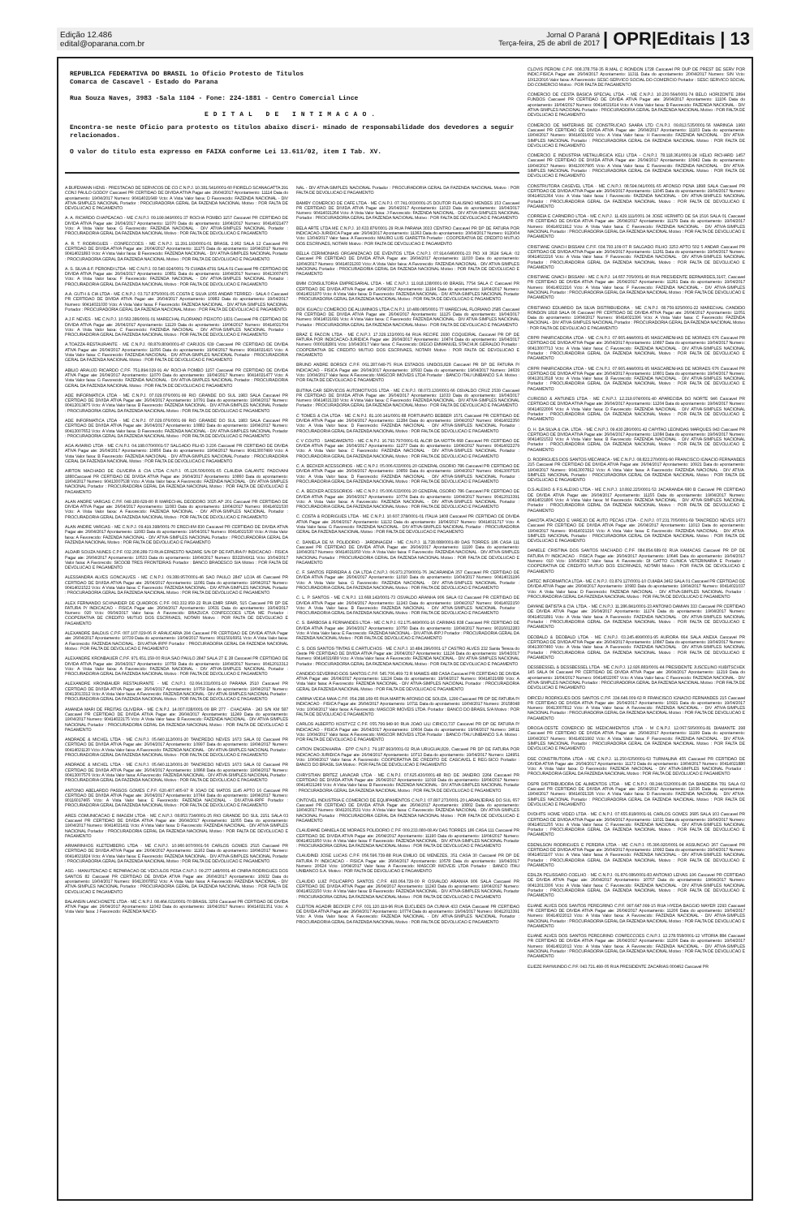Edição 12.486
edital@oparana.com.br
Jornal O Paraná
Terça-feira, 25 de abril de 2017
| OPR|Editais | 13
REPUBLICA FEDERATIVA DO BRASIL 1o Oficio Protesto de Titulos
Comarca de Cascavel - Estado do Parana
Rua Souza Naves, 3983 -Sala 1104 - Fone: 224-1881 - Centro Comercial Lince
EDITAL DE INTIMACAO.
Encontra-se neste Oficio para protesto os titulos abaixo discri- minado de responsabilidade dos devedores a seguir relacionados.
O valor do titulo esta expresso em FAIXA conforme Lei 13.611/02, item I Tab. XV.
A BUFEMANN HENS - PRESTACAO DE SERVICOS DE CO C.N.P.J. 10.381.541/0001-60 FIORELO SCANAGATTA 291 CONJ PAULO GODOY Cascavel PR CERTIDAO DE DIVIDA ATIVA Pagar ate: 26/04/2017 Apontamento: 11114 Data do apontamento: 19/04/2017 Numero: 90414021649 Vcto: A Vista Valor faixa: D Favorecido: FAZENDA NACIONAL - DIV ATIVA-SIMPLES NACIONAL Portador : PROCURADORIA GERAL DA FAZENDA NACIONAL Motivo : POR FALTA DE DEVOLUCAO E PAGAMENTO
A. A. RICARDO CHAPEACAO - ME C.N.P.J. 09.199.949/0001-37 ROCHA POMBO 1157 Cascavel PR CERTIDAO DE DIVIDA ATIVA Pagar ate: 26/04/2017 Apontamento: 11070 Data do apontamento: 19/04/2017 Numero: 90414021477 Vcto: A Vista Valor faixa: G Favorecido: FAZENDA NACIONAL - DIV ATIVA-SIMPLES NACIONAL Portador : PROCURADORIA GERAL DA FAZENDA NACIONAL Motivo : POR FALTA DE DEVOLUCAO E PAGAMENTO
A. R. T. RODRIGUES - CONFECCOES - ME C.N.P.J. 11.291.193/0001-01 BRASIL 2.962 SALA 12 Cascavel PR CERTIDAO DE DIVIDA ATIVA Pagar ate: 26/04/2017 Apontamento: 11175 Data do apontamento: 19/04/2017 Numero: 90414021893 Vcto: A Vista Valor faixa: B Favorecido: FAZENDA NACIONAL - DIV ATIVA-SIMPLES NACIONAL Portador : PROCURADORIA GERAL DA FAZENDA NACIONAL Motivo : POR FALTA DE DEVOLUCAO E PAGAMENTO
A. S. SILVA & F. PERONDI LTDA - ME C.N.P.J. 03.540.924/0001-79 CUIABA 4791 SALA 01 Cascavel PR CERTIDAO DE DIVIDA ATIVA Pagar ate: 26/04/2017 Apontamento: 10851 Data do apontamento: 19/04/2017 Numero: 90413007475 Vcto: A Vista Valor faixa: F Favorecido: FAZENDA NACIONAL - DIV ATIVA-SIMPLES NACIONAL Portador : PROCURADORIA GERAL DA FAZENDA NACIONAL Motivo : POR FALTA DE DEVOLUCAO E PAGAMENTO
A.A. GUTH & CIA LTDA - ME C.N.P.J. 03.717.875/0001-05 COSTA E SILVA 1055 ANDAR TERREO - SALA 0 Cascavel PR CERTIDAO DE DIVIDA ATIVA Pagar ate: 26/04/2017 Apontamento: 10982 Data do apontamento: 19/04/2017 Numero: 90414021030 Vcto: A Vista Valor faixa: F Favorecido: FAZENDA NACIONAL - DIV ATIVA-SIMPLES NACIONAL Portador : PROCURADORIA GERAL DA FAZENDA NACIONAL Motivo : POR FALTA DE DEVOLUCAO E PAGAMENTO
A.J.F. NEVES - ME C.N.P.J. 10.563.386/0001-01 MARECHAL FLORIANO PEIXOTO 1831 Cascavel PR CERTIDAO DE DIVIDA ATIVA Pagar ate: 26/04/2017 Apontamento: 11129 Data do apontamento: 19/04/2017 Numero: 90414021704 Vcto: A Vista Valor faixa: C Favorecido: FAZENDA NACIONAL - DIV ATIVA-SIMPLES NACIONAL Portador : PROCURADORIA GERAL DA FAZENDA NACIONAL Motivo : POR FALTA DE DEVOLUCAO E PAGAMENTO
A.TOAZZA-RESTAURANTE - ME C.N.P.J. 08.879.809/0001-47 CARIJOS 639 Cascavel PR CERTIDAO DE DIVIDA ATIVA Pagar ate: 26/04/2017 Apontamento: 11056 Data do apontamento: 19/04/2017 Numero: 90414021415 Vcto: A Vista Valor faixa: C Favorecido: FAZENDA NACIONAL - DIV ATIVA-SIMPLES NACIONAL Portador : PROCURADORIA GERAL DA FAZENDA NACIONAL Motivo : POR FALTA DE DEVOLUCAO E PAGAMENTO
ABILIO ARAUJO RICARDO C.P.F. 751.894.029-91 AV ROCHA POMBO 1157 Cascavel PR CERTIDAO DE DIVIDA ATIVA Pagar ate: 26/04/2017 Apontamento: 11070 Data do apontamento: 19/04/2017 Numero: 90414021477 Vcto: A Vista Valor faixa: G Favorecido: FAZENDA NACIONAL - DIV ATIVA-SIMPLES NACIONAL Portador : PROCURADORIA GERAL DA FAZENDA NACIONAL Motivo : POR FALTA DE DEVOLUCAO E PAGAMENTO
ADE INFORMATICA LTDA - ME C.N.P.J. 07.029.076/0001-99 RIO GRANDE DO SUL 1983 SALA Cascavel PR CERTIDAO DE DIVIDA ATIVA Pagar ate: 26/04/2017 Apontamento: 10791 Data do apontamento: 19/04/2017 Numero: 90412013475 Vcto: A Vista Valor faixa: B Favorecido: FAZENDA NACIONAL - DIV ATIVA-SIMPLES NACIONAL Portador : PROCURADORIA GERAL DA FAZENDA NACIONAL Motivo : POR FALTA DE DEVOLUCAO E PAGAMENTO
ADE INFORMATICA LTDA - ME C.N.P.J. 07.029.076/0001-99 RIO GRANDE DO SUL 1983 SALA Cascavel PR CERTIDAO DE DIVIDA ATIVA Pagar ate: 26/04/2017 Apontamento: 10882 Data do apontamento: 19/04/2017 Numero: 90413007652 Vcto: A Vista Valor faixa: D Favorecido: FAZENDA NACIONAL - DIV ATIVA-SIMPLES NACIONAL Portador : PROCURADORIA GERAL DA FAZENDA NACIONAL Motivo : POR FALTA DE DEVOLUCAO E PAGAMENTO
AGA AVIARIO LTDA - ME C.N.P.J. 04.198.070/0001-57 SALGADO FILHO 3.236 Cascavel PR CERTIDAO DE DIVIDA ATIVA Pagar ate: 26/04/2017 Apontamento: 10856 Data do apontamento: 19/04/2017 Numero: 90413007499 Vcto: A Vista Valor faixa: B Favorecido: FAZENDA NACIONAL - DIV ATIVA-SIMPLES NACIONAL Portador : PROCURADORIA GERAL DA FAZENDA NACIONAL Motivo : POR FALTA DE DEVOLUCAO E PAGAMENTO
AIRTON MACHADO DE OLIVEIRA & CIA LTDA C.N.P.J. 05.126.506/0001-65 CLAUDIA GALANTE PADOVANI 1880Cascavel PR CERTIDAO DE DIVIDA ATIVA Pagar ate: 26/04/2017 Apontamento: 10860 Data do apontamento: 19/04/2017 Numero: 90413007538 Vcto: A Vista Valor faixa: A Favorecido: FAZENDA NACIONAL - DIV ATIVA-SIMPLES NACIONAL Portador : PROCURADORIA GERAL DA FAZENDA NACIONAL Motivo : POR FALTA DE DEVOLUCAO E PAGAMENTO
ALAN ANDRE VARGAS C.P.F. 049.189.629-80 R MARECHAL DEODORO 3025 AP 201 Cascavel PR CERTIDAO DE DIVIDA ATIVA Pagar ate: 26/04/2017 Apontamento: 11083 Data do apontamento: 19/04/2017 Numero: 90414021530 Vcto: A Vista Valor faixa: A Favorecido: FAZENDA NACIONAL - DIV ATIVA-SIMPLES NACIONAL Portador : PROCURADORIA GERAL DA FAZENDA NACIONAL Motivo : POR FALTA DE DEVOLUCAO E PAGAMENTO
ALAN ANDRE VARGAS - ME C.N.P.J. 09.419.398/0001-70 ERECHIM 830 Cascavel PR CERTIDAO DE DIVIDA ATIVA Pagar ate: 26/04/2017 Apontamento: 11083 Data do apontamento: 19/04/2017 Numero: 90414021530 Vcto: A Vista Valor faixa: A Favorecido: FAZENDA NACIONAL - DIV ATIVA-SIMPLES NACIONAL Portador : PROCURADORIA GERAL DA FAZENDA NACIONAL Motivo : POR FALTA DE DEVOLUCAO E PAGAMENTO
ALDAIR SOUZA NUNES C.P.F. 032.208.289-73 RUA ERNESTO NAZARE S/N DP DE FATURA P/ INDICACAO - FISICA Pagar ate: 26/04/2017 Apontamento: 10533 Data do apontamento: 19/04/2017 Numero: B3220/4X11 Vcto: 10/04/2017 Valor faixa: A Favorecido: SICOOB TRES FRONTEIRAS Portador : BANCO BRADESCO S/A Motivo : POR FALTA DE DEVOLUCAO E PAGAMENTO
ALESSANDRA ALVES GONCALVES - ME C.N.P.J. 09.389.957/0001-46 SAO PAULO 2847 LOJA 46 Cascavel PR CERTIDAO DE DIVIDA ATIVA Pagar ate: 26/04/2017 Apontamento: 11081 Data do apontamento: 19/04/2017 Numero: 90414021522 Vcto: A Vista Valor faixa: C Favorecido: FAZENDA NACIONAL - DIV ATIVA-SIMPLES NACIONAL Portador : PROCURADORIA GERAL DA FAZENDA NACIONAL Motivo : POR FALTA DE DEVOLUCAO E PAGAMENTO
ALEX FERNANDO SCHNAIDER DE QUADROS C.P.F. 063.332.959-22 RUA EMIR SFAIR, 515 Cascavel PR DP DE FATURA P/ INDICACAO - FISICA Pagar ate: 26/04/2017 Apontamento: 10631 Data do apontamento: 19/04/2017 Numero: 020 Vcto: 06/04/2017 Valor faixa: A Favorecido: BRAZUCA CONFECCOES LTDA ME Portador : COOPERATIVA DE CREDITO MUTUO DOS ESCRIVAES, NOTARI Motivo : POR FALTA DE DEVOLUCAO E PAGAMENTO
ALEXANDRE BALDUS C.P.F. 007.107.029-06 R ARAUCARIA 294 Cascavel PR CERTIDAO DE DIVIDA ATIVA Pagar ate: 26/04/2017 Apontamento: 10739 Data do apontamento: 19/04/2017 Numero: 90115016951 Vcto: A Vista Valor faixa: A Favorecido: FAZENDA NACIONAL - DIV.ATIVA-IRPF Portador : PROCURADORIA GERAL DA FAZENDA NACIONAL Motivo : POR FALTA DE DEVOLUCAO E PAGAMENTO
ALEXANDRE KRONBAUER C.P.F. 971.651.159-00 RUA SAO PAULO 2847 SALA 27 E 28 Cascavel PR CERTIDAO DE DIVIDA ATIVA Pagar ate: 26/04/2017 Apontamento: 10759 Data do apontamento: 19/04/2017 Numero: 90412013312 Vcto: A Vista Valor faixa: A Favorecido: FAZENDA NACIONAL - DIV ATIVA-SIMPLES NACIONAL Portador : PROCURADORIA GERAL DA FAZENDA NACIONAL Motivo : POR FALTA DE DEVOLUCAO E PAGAMENTO
ALEXANDRE KRONBAUER RESTAURANTE - ME C.N.P.J. 02.064.331/0001-10 PARANA 2510 Cascavel PR CERTIDAO DE DIVIDA ATIVA Pagar ate: 26/04/2017 Apontamento: 10759 Data do apontamento: 19/04/2017 Numero: 90412013312 Vcto: A Vista Valor faixa: A Favorecido: FAZENDA NACIONAL - DIV ATIVA-SIMPLES NACIONAL Portador : PROCURADORIA GERAL DA FAZENDA NACIONAL Motivo : POR FALTA DE DEVOLUCAO E PAGAMENTO
AMANDA MARI DE FREITAS OLIVEIRA - ME C.N.P.J. 14.007.038/0001-09 BR 277 - CHACARA - 243 S/N KM 587 Cascavel PR CERTIDAO DE DIVIDA ATIVA Pagar ate: 26/04/2017 Apontamento: 11249 Data do apontamento: 19/04/2017 Numero: 90414022175 Vcto: A Vista Valor faixa: B Favorecido: FAZENDA NACIONAL - DIV ATIVA-SIMPLES NACIONAL Portador : PROCURADORIA GERAL DA FAZENDA NACIONAL Motivo : POR FALTA DE DEVOLUCAO E PAGAMENTO
ANDRADE & MICHEL LTDA - ME C.N.P.J. 05.640.112/0001-20 TANCREDO NEVES 1673 SALA 02 Cascavel PR CERTIDAO DE DIVIDA ATIVA Pagar ate: 26/04/2017 Apontamento: 10997 Data do apontamento: 19/04/2017 Numero: 90414021120 Vcto: A Vista Valor faixa: A Favorecido: FAZENDA NACIONAL - DIV ATIVA-SIMPLES NACIONAL Portador : PROCURADORIA GERAL DA FAZENDA NACIONAL Motivo : POR FALTA DE DEVOLUCAO E PAGAMENTO
ANDRADE & MICHEL LTDA - ME C.N.P.J. 05.640.112/0001-20 TANCREDO NEVES 1673 SALA 02 Cascavel PR CERTIDAO DE DIVIDA ATIVA Pagar ate: 26/04/2017 Apontamento: 10868 Data do apontamento: 19/04/2017 Numero: 90413007576 Vcto: A Vista Valor faixa: A Favorecido: FAZENDA NACIONAL - DIV ATIVA-SIMPLES NACIONAL Portador : PROCURADORIA GERAL DA FAZENDA NACIONAL Motivo : POR FALTA DE DEVOLUCAO E PAGAMENTO
ANTONIO ABELARDO PASSOS GOMES C.P.F. 620.407.405-97 R JOAO DE MATOS 1145 APTO 16 Cascavel PR CERTIDAO DE DIVIDA ATIVA Pagar ate: 26/04/2017 Apontamento: 10744 Data do apontamento: 19/04/2017 Numero: 90116017465 Vcto: A Vista Valor faixa: E Favorecido: FAZENDA NACIONAL - DIV.ATIVA-IRPF Portador : PROCURADORIA GERAL DA FAZENDA NACIONAL Motivo : POR FALTA DE DEVOLUCAO E PAGAMENTO
ARES COMUNICACAO E IMAGEM LTDA - ME C.N.P.J. 08.853.734/0001-25 RIO GRANDE DO SUL 2151 SALA 03 Cascavel PR CERTIDAO DE DIVIDA ATIVA Pagar ate: 26/04/2017 Apontamento: 11055 Data do apontamento: 19/04/2017 Numero: 90414021411 Vcto: A Vista Valor faixa: D Favorecido: FAZENDA NACIONAL - DIV ATIVA-SIMPLES NACIONAL Portador : PROCURADORIA GERAL DA FAZENDA NACIONAL Motivo : POR FALTA DE DEVOLUCAO E PAGAMENTO
ARMARINHOS KLETEMBERG LTDA - ME C.N.P.J. 10.960.907/0001-56 CARLOS GOMES 2515 Cascavel PR CERTIDAO DE DIVIDA ATIVA Pagar ate: 26/04/2017 Apontamento: 11162 Data do apontamento: 19/04/2017 Numero: 90414021824 Vcto: A Vista Valor faixa: E Favorecido: FAZENDA NACIONAL - DIV ATIVA-SIMPLES NACIONAL Portador : PROCURADORIA GERAL DA FAZENDA NACIONAL Motivo : POR FALTA DE DEVOLUCAO E PAGAMENTO
ASG - MANUTENCAO E REPARACAO DE VEICULOS PESA C.N.P.J. 09.277.148/0001-46 CINIRA RODRIGUES DOS SANTOS 82 Cascavel PR CERTIDAO DE DIVIDA ATIVA Pagar ate: 26/04/2017 Apontamento: 10932 Data do apontamento: 19/04/2017 Numero: 90413007852 Vcto: A Vista Valor faixa: A Favorecido: FAZENDA NACIONAL - DIV ATIVA-SIMPLES NACIONAL Portador : PROCURADORIA GERAL DA FAZENDA NACIONAL Motivo : POR FALTA DE DEVOLUCAO E PAGAMENTO
BALANSIN LANCHONETE LTDA - ME C.N.P.J. 08.464.021/0001-70 BRASIL 3259 Cascavel PR CERTIDAO DE DIVIDA ATIVA Pagar ate: 26/04/2017 Apontamento: 11042 Data do apontamento: 19/04/2017 Numero: 90414021351 Vcto: A Vista Valor faixa: J Favorecido: FAZENDA NACIO-
NAL - DIV ATIVA-SIMPLES NACIONAL Portador : PROCURADORIA GERAL DA FAZENDA NACIONAL Motivo : POR FALTA DE DEVOLUCAO E PAGAMENTO
BAMBY COMERCIO DE CAFE LTDA - ME C.N.P.J. 07.741.003/0001-25 DOUTOR FLAUSINO MENDES 153 Cascavel PR CERTIDAO DE DIVIDA ATIVA Pagar ate: 26/04/2017 Apontamento: 11023 Data do apontamento: 19/04/2017 Numero: 90414021264 Vcto: A Vista Valor faixa: J Favorecido: FAZENDA NACIONAL - DIV ATIVA-SIMPLES NACIONAL Portador : PROCURADORIA GERAL DA FAZENDA NACIONAL Motivo : POR FALTA DE DEVOLUCAO E PAGAMENTO
BELA ARTE LTDA ME C.N.P.J. 10.633.876/0001-29 RUA PARANA 3033 CENTRO Cascavel PR DP DE FATURA POR INDICACAO-JURIDICA Pagar ate: 26/04/2017 Apontamento: 11363 Data do apontamento: 20/04/2017 Numero: 9120/04 Vcto: 13/04/2017 Valor faixa: A Favorecido: MAURO LUIS GIARETTA Portador : COOPERATIVA DE CREDITO MUTUO DOS ESCRIVAES, NOTARI Motivo : POR FALTA DE DEVOLUCAO E PAGAMENTO
BELLA CERIMONIAIS ORGANIZACAO DE EVENTOS LTDA C.N.P.J. 07.914.646/0001-23 PIO XII 3624 SALA: 02 Cascavel PR CERTIDAO DE DIVIDA ATIVA Pagar ate: 26/04/2017 Apontamento: 11030 Data do apontamento: 19/04/2017 Numero: 90414021293 Vcto: A Vista Valor faixa: A Favorecido: FAZENDA NACIONAL - DIV ATIVA-SIMPLES NACIONAL Portador : PROCURADORIA GERAL DA FAZENDA NACIONAL Motivo : POR FALTA DE DEVOLUCAO E PAGAMENTO
BMM CONSULTORIA EMPRESARIAL LTDA - ME C.N.P.J. 11.918.138/0001-90 BRASIL 7754 SALA C Cascavel PR CERTIDAO DE DIVIDA ATIVA Pagar ate: 26/04/2017 Apontamento: 11194 Data do apontamento: 19/04/2017 Numero: 90414021970 Vcto: A Vista Valor faixa: D Favorecido: FAZENDA NACIONAL - DIV ATIVA-SIMPLES NACIONAL Portador : PROCURADORIA GERAL DA FAZENDA NACIONAL Motivo : POR FALTA DE DEVOLUCAO E PAGAMENTO
BOX IGUACU COMERCIO DE ALUMINIOS LTDA C.N.P.J. 10.489.085/0001-77 MARECHAL FLORIANO 2585 Cascavel PR CERTIDAO DE DIVIDA ATIVA Pagar ate: 26/04/2017 Apontamento: 11125 Data do apontamento: 19/04/2017 Numero: 90414021691 Vcto: A Vista Valor faixa: C Favorecido: FAZENDA NACIONAL - DIV ATIVA-SIMPLES NACIONAL Portador : PROCURADORIA GERAL DA FAZENDA NACIONAL Motivo : POR FALTA DE DEVOLUCAO E PAGAMENTO
BRAZ E FACCIN LTDA - ME C.N.P.J. 17.329.132/0001-64 RUA RECIFE 2930 COQUEIRAL Cascavel PR DP DE FATURA POR INDICACAO-JURIDICA Pagar ate: 26/04/2017 Apontamento: 10474 Data do apontamento: 19/04/2017 Numero: 0000182801 Vcto: 10/04/2017 Valor faixa: C Favorecido: DIEGO EMMANUEL STACHUK GERALDO Portador : COOPERATIVA DE CREDITO MUTUO DOS ESCRIVAES, NOTARI Motivo : POR FALTA DE DEVOLUCAO E PAGAMENTO
BRUNO ANDRE BORSOI C.P.F. 061.287.649-75 RUA ESTADOS UNIDOS,828 Cascavel PR DP DE FATURA P/ INDICACAO - FISICA Pagar ate: 26/04/2017 Apontamento: 10593 Data do apontamento: 19/04/2017 Numero: 24639 Vcto: 10/04/2017 Valor faixa: A Favorecido: MASCOR IMOVEIS LTDA Portador : BANCO ITAU UNIBANCO S.A. Motivo : POR FALTA DE DEVOLUCAO E PAGAMENTO
BUTINA CAR SERVICOS AUTOMOTIVOS LTDA - ME C.N.P.J. 08.073.130/0001-66 OSVALDO CRUZ 2539 Cascavel PR CERTIDAO DE DIVIDA ATIVA Pagar ate: 26/04/2017 Apontamento: 11033 Data do apontamento: 19/04/2017 Numero: 90414021310 Vcto: A Vista Valor faixa: C Favorecido: FAZENDA NACIONAL - DIV ATIVA-SIMPLES NACIONAL Portador : PROCURADORIA GERAL DA FAZENDA NACIONAL Motivo : POR FALTA DE DEVOLUCAO E PAGAMENTO
C TOMES & CIA LTDA - ME C.N.P.J. 81.100.141/0001-88 FORTUNATO BEBBER 1571 Cascavel PR CERTIDAO DE DIVIDA ATIVA Pagar ate: 26/04/2017 Apontamento: 11284 Data do apontamento: 19/04/2017 Numero: 90414022350 Vcto: A Vista Valor faixa: D Favorecido: FAZENDA NACIONAL - DIV ATIVA-SIMPLES NACIONAL Portador : PROCURADORIA GERAL DA FAZENDA NACIONAL Motivo : POR FALTA DE DEVOLUCAO E PAGAMENTO
C V COUTO - SANEAMENTO - ME C.N.P.J. 16.793.797/0001-61 ALCIR DA MOTTA 668 Cascavel PR CERTIDAO DE DIVIDA ATIVA Pagar ate: 26/04/2017 Apontamento: 11277 Data do apontamento: 19/04/2017 Numero: 90414022279 Vcto: A Vista Valor faixa: C Favorecido: FAZENDA NACIONAL - DIV ATIVA-SIMPLES NACIONAL Portador : PROCURADORIA GERAL DA FAZENDA NACIONAL Motivo : POR FALTA DE DEVOLUCAO E PAGAMENTO
C. A. BECKER ACESSORIOS - ME C.N.P.J. 05.006.633/0001-20 GENERAL OSORIO 786 Cascavel PR CERTIDAO DE DIVIDA ATIVA Pagar ate: 26/04/2017 Apontamento: 10859 Data do apontamento: 19/04/2017 Numero: 90413007535 Vcto: A Vista Valor faixa: D Favorecido: FAZENDA NACIONAL - DIV ATIVA-SIMPLES NACIONAL Portador : PROCURADORIA GERAL DA FAZENDA NACIONAL Motivo : POR FALTA DE DEVOLUCAO E PAGAMENTO
C. A. BECKER ACESSORIOS - ME C.N.P.J. 05.006.633/0001-20 GENERAL OSORIO 786 Cascavel PR CERTIDAO DE DIVIDA ATIVA Pagar ate: 26/04/2017 Apontamento: 10774 Data do apontamento: 19/04/2017 Numero: 90412013391 Vcto: A Vista Valor faixa: A Favorecido: FAZENDA NACIONAL - DIV ATIVA-SIMPLES NACIONAL Portador : PROCURADORIA GERAL DA FAZENDA NACIONAL Motivo : POR FALTA DE DEVOLUCAO E PAGAMENTO
C. COSTA & RODRIGUES LTDA - ME C.N.P.J. 10.607.378/0001-01 ITALIA 1408 Cascavel PR CERTIDAO DE DIVIDA ATIVA Pagar ate: 26/04/2017 Apontamento: 11132 Data do apontamento: 19/04/2017 Numero: 90414021717 Vcto: A Vista Valor faixa: G Favorecido: FAZENDA NACIONAL - DIV ATIVA-SIMPLES NACIONAL Portador : PROCURADORIA GERAL DA FAZENDA NACIONAL Motivo : POR FALTA DE DEVOLUCAO E PAGAMENTO
C. DANIELA DE M. POLIDORIO - JARDINAGEM - ME C.N.P.J. 11.728.088/0001-89 DAS TORRES 186 CASA 111 Cascavel PR CERTIDAO DE DIVIDA ATIVA Pagar ate: 26/04/2017 Apontamento: 11190 Data do apontamento: 19/04/2017 Numero: 90414021950 Vcto: A Vista Valor faixa: F Favorecido: FAZENDA NACIONAL - DIV ATIVA-SIMPLES NACIONAL Portador : PROCURADORIA GERAL DA FAZENDA NACIONAL Motivo : POR FALTA DE DEVOLUCAO E PAGAMENTO
C. F. SANTOS FERREIRA & CIA LTDA C.N.P.J. 06.973.279/0001-76 JACARANDA 357 Cascavel PR CERTIDAO DE DIVIDA ATIVA Pagar ate: 26/04/2017 Apontamento: 11010 Data do apontamento: 19/04/2017 Numero: 90414021196 Vcto: A Vista Valor faixa: G Favorecido: FAZENDA NACIONAL - DIV ATIVA-SIMPLES NACIONAL Portador : PROCURADORIA GERAL DA FAZENDA NACIONAL Motivo : POR FALTA DE DEVOLUCAO E PAGAMENTO
C. L. P. SANTOS - ME C.N.P.J. 13.668.142/0001-73 OSVALDO ARANHA 906 SALA 02 Cascavel PR CERTIDAO DE DIVIDA ATIVA Pagar ate: 26/04/2017 Apontamento: 11243 Data do apontamento: 19/04/2017 Numero: 90414022150 Vcto: A Vista Valor faixa: B Favorecido: FAZENDA NACIONAL - DIV ATIVA-SIMPLES NACIONAL Portador : PROCURADORIA GERAL DA FAZENDA NACIONAL Motivo : POR FALTA DE DEVOLUCAO E PAGAMENTO
C. S. BARBOSA & FERNANDES LTDA - ME C.N.P.J. 02.175.449/0001-16 CARIMAS 838 Cascavel PR CERTIDAO DE DIVIDA ATIVA Pagar ate: 26/04/2017 Apontamento: 10750 Data do apontamento: 19/04/2017 Numero: 90216012283 Vcto: A Vista Valor faixa: E Favorecido: FAZENDA NACIONAL - DIV.ATIVA-IRPJ Portador : PROCURADORIA GERAL DA FAZENDA NACIONAL Motivo : POR FALTA DE DEVOLUCAO E PAGAMENTO
C. S. DOS SANTOS-TINTAS E CARTUCHOS - ME C.N.P.J. 10.484.296/0001-17 CASTRO ALVES 232 Santa Tereza do Oeste PR CERTIDAO DE DIVIDA ATIVA Pagar ate: 26/04/2017 Apontamento: 11124 Data do apontamento: 19/04/2017 Numero: 90414021689 Vcto: A Vista Valor faixa: A Favorecido: FAZENDA NACIONAL - DIV ATIVA-SIMPLES NACIONAL Portador : PROCURADORIA GERAL DA FAZENDA NACIONAL Motivo : POR FALTA DE DEVOLUCAO E PAGAMENTO
CANDIDO SEVERINO DOS SANTOS C.P.F. 545.706.469-72 R MAWES 488 CASA Cascavel PR CERTIDAO DE DIVIDA ATIVA Pagar ate: 26/04/2017 Apontamento: 11124 Data do apontamento: 19/04/2017 Numero: 90414021689 Vcto: A Vista Valor faixa: A Favorecido: FAZENDA NACIONAL - DIV ATIVA-SIMPLES NACIONAL Portador : PROCURADORIA GERAL DA FAZENDA NACIONAL Motivo : POR FALTA DE DEVOLUCAO E PAGAMENTO
CARINA VEIGA MAIA C.P.F. 054.298.169-65 RUA MARTIN AFONSO DE SOUZA, 1299 Cascavel PR DP DE FATURA P/ INDICACAO - FISICA Pagar ate: 26/04/2017 Apontamento: 10711 Data do apontamento: 19/04/2017 Numero: 20158048 Vcto: 10/04/2017 Valor faixa: A Favorecido: MASCOR IMOVEIS LTDA. Portador : BANCO DO BRASIL S/A Motivo : POR FALTA DE DEVOLUCAO E PAGAMENTO
CARLOS ALBERTO KOSTYCZ C.P.F. 055.799.949-90 RUA JOAO LILI CIRICO,737 Cascavel PR DP DE FATURA P/ INDICACAO - FISICA Pagar ate: 26/04/2017 Apontamento: 10604 Data do apontamento: 19/04/2017 Numero: 24611 Vcto: 10/04/2017 Valor faixa: A Favorecido: MASCOR IMOVEIS LTDA Portador : BANCO ITAU UNIBANCO S.A. Motivo : POR FALTA DE DEVOLUCAO E PAGAMENTO
CATION ENGENHARIA - EPP C.N.P.J. 79.187.993/0001-02 RUA URUGUAI,829, Cascavel PR DP DE FATURA POR INDICACAO-JURIDICA Pagar ate: 26/04/2017 Apontamento: 10713 Data do apontamento: 19/04/2017 Numero: 124951 Vcto: 10/04/2017 Valor faixa: A Favorecido: COOPERATIVA DE CREDITO DE CASCAVEL E REG-SICO Portador : BANCO DO BRASIL S/A Motivo : POR FALTA DE DEVOLUCAO E PAGAMENTO
CHRYSTIAN BRITEZ LAVACAR LTDA - ME C.N.P.J. 07.625.430/0001-48 RIO DE JANEIRO 2264 Cascavel PR CERTIDAO DE DIVIDA ATIVA Pagar ate: 26/04/2017 Apontamento: 11019 Data do apontamento: 19/04/2017 Numero: 90414021249 Vcto: A Vista Valor faixa: B Favorecido: FAZENDA NACIONAL - DIV ATIVA-SIMPLES NACIONAL Portador : PROCURADORIA GERAL DA FAZENDA NACIONAL Motivo : POR FALTA DE DEVOLUCAO E PAGAMENTO
CINTOVEL INDUSTRIA E COMERCIO DE EQUIPAMENTOS C.N.P.J. 07.897.273/0001-20 LARANJEIRAS DO SUL 657 Cascavel PR CERTIDAO DE DIVIDA ATIVA Pagar ate: 26/04/2017 Apontamento: 10802 Data do apontamento: 19/04/2017 Numero: 90412013531 Vcto: A Vista Valor faixa: C Favorecido: FAZENDA NACIONAL - DIV ATIVA-SIMPLES NACIONAL Portador : PROCURADORIA GERAL DA FAZENDA NACIONAL Motivo : POR FALTA DE DEVOLUCAO E PAGAMENTO
CLAUDIANE DANIELA DE MORAES POLIDORIO C.P.F. 009.233.080-08 AV DAS TORRES 186 CASA 111 Cascavel PR CERTIDAO DE DIVIDA ATIVA Pagar ate: 26/04/2017 Apontamento: 11190 Data do apontamento: 19/04/2017 Numero: 90414021950 Vcto: A Vista Valor faixa: F Favorecido: FAZENDA NACIONAL - DIV ATIVA-SIMPLES NACIONAL Portador : PROCURADORIA GERAL DA FAZENDA NACIONAL Motivo : POR FALTA DE DEVOLUCAO E PAGAMENTO
CLAUDINEI JOSE LUCAS C.P.F. 056.596.739-88 RUA EMILIO DE MENEZES, 351 CASA 30 Cascavel PR DP DE FATURA P/ INDICACAO - FISICA Pagar ate: 26/04/2017 Apontamento: 10578 Data do apontamento: 19/04/2017 Numero: 20624 Vcto: 10/04/2017 Valor faixa: A Favorecido: MASCOR IMOVEIS LTDA Portador : BANCO ITAU UNIBANCO S.A. Motivo : POR FALTA DE DEVOLUCAO E PAGAMENTO
CLAUDIO LUIZ POLICARPO SANTOS C.P.F. 493.064.729-00 R OSVALDO ARANHA 906 SALA Cascavel PR CERTIDAO DE DIVIDA ATIVA Pagar ate: 26/04/2017 Apontamento: 11243 Data do apontamento: 19/04/2017 Numero: 90414022150 Vcto: A Vista Valor faixa: B Favorecido: FAZENDA NACIONAL - DIV ATIVA-SIMPLES NACIONAL Portador : PROCURADORIA GERAL DA FAZENDA NACIONAL Motivo : POR FALTA DE DEVOLUCAO E PAGAMENTO
CLEITON AGADIR BECKER C.P.F. 031.120.119-96 RUA EUCLIDES DA CUNHA 433 CASA Cascavel PR CERTIDAO DE DIVIDA ATIVA Pagar ate: 26/04/2017 Apontamento: 10774 Data do apontamento: 19/04/2017 Numero: 90412013391 Vcto: A Vista Valor faixa: A Favorecido: FAZENDA NACIONAL - DIV ATIVA-SIMPLES NACIONAL Portador : PROCURADORIA GERAL DA FAZENDA NACIONAL Motivo : POR FALTA DE DEVOLUCAO E PAGAMENTO
CLOVIS PERONI C.P.F. 008.378.759-35 R.MAL C RONDON 1728 Cascavel PR DUP DE PREST DE SERV POR INDIC.FISICA Pagar ate: 26/04/2017 Apontamento: 11311 Data do apontamento: 20/04/2017 Numero: S/N Vcto: 10/12/2016 Valor faixa: A Favorecido: SESC-SERVICO SOCIAL DO COMERCIO Portador : SESC-SERVICO SOCIAL DO COMERCIO Motivo : POR FALTA DE PAGAMENTO
COMERCIO DE CESTA BASICA SPECIAL LTDA. - ME C.N.P.J. 10.230.564/0001-74 BELO HORIZONTE 2894 FUNDOS Cascavel PR CERTIDAO DE DIVIDA ATIVA Pagar ate: 26/04/2017 Apontamento: 11106 Data do apontamento: 19/04/2017 Numero: 90414021614 Vcto: A Vista Valor faixa: B Favorecido: FAZENDA NACIONAL - DIV ATIVA-SIMPLES NACIONAL Portador : PROCURADORIA GERAL DA FAZENDA NACIONAL Motivo : POR FALTA DE DEVOLUCAO E PAGAMENTO
COMERCIO DE MATERIAIS DE CONSTRUCAO SAARA LTD C.N.P.J. 09.813.535/0001-56 MARINGA 1960 Cascavel PR CERTIDAO DE DIVIDA ATIVA Pagar ate: 26/04/2017 Apontamento: 11103 Data do apontamento: 19/04/2017 Numero: 90414021602 Vcto: A Vista Valor faixa: H Favorecido: FAZENDA NACIONAL - DIV ATIVA-SIMPLES NACIONAL Portador : PROCURADORIA GERAL DA FAZENDA NACIONAL Motivo : POR FALTA DE DEVOLUCAO E PAGAMENTO
COMERCIO E INDUSTRIA METALURGICA KELI LTDA - C.N.P.J. 78.118.361/0001-24 HELIO RICHARD 1457 Cascavel PR CERTIDAO DE DIVIDA ATIVA Pagar ate: 26/04/2017 Apontamento: 10942 Data do apontamento: 19/04/2017 Numero: 90413007905 Vcto: A Vista Valor faixa: E Favorecido: FAZENDA NACIONAL - DIV ATIVA-SIMPLES NACIONAL Portador : PROCURADORIA GERAL DA FAZENDA NACIONAL Motivo : POR FALTA DE DEVOLUCAO E PAGAMENTO
CONSTRUTORA CASEVEL LTDA - ME C.N.P.J. 08.594.041/0001-65 AFONSO PENA 1898 SALA Cascavel PR CERTIDAO DE DIVIDA ATIVA Pagar ate: 26/04/2017 Apontamento: 11045 Data do apontamento: 19/04/2017 Numero: 90414021364 Vcto: A Vista Valor faixa: I Favorecido: FAZENDA NACIONAL - DIV ATIVA-SIMPLES NACIONAL Portador : PROCURADORIA GERAL DA FAZENDA NACIONAL Motivo : POR FALTA DE DEVOLUCAO E PAGAMENTO
CORREIA E CARNEIRO LTDA - ME C.N.P.J. 11.429.111/0001-34 JOSE HERMITO DE SA 1516 SALA 01 Cascavel PR CERTIDAO DE DIVIDA ATIVA Pagar ate: 26/04/2017 Apontamento: 11179 Data do apontamento: 19/04/2017 Numero: 90414021912 Vcto: A Vista Valor faixa: C Favorecido: FAZENDA NACIONAL - DIV ATIVA-SIMPLES NACIONAL Portador : PROCURADORIA GERAL DA FAZENDA NACIONAL Motivo : POR FALTA DE DEVOLUCAO E PAGAMENTO
CRISTIANE GNACH BISSANI C.P.F. 034.793.109-07 R SALGADO FILHO 3253 APTO 502 5 ANDAR Cascavel PR CERTIDAO DE DIVIDA ATIVA Pagar ate: 26/04/2017 Apontamento: 11261 Data do apontamento: 19/04/2017 Numero: 90414022216 Vcto: A Vista Valor faixa: F Favorecido: FAZENDA NACIONAL - DIV ATIVA-SIMPLES NACIONAL Portador : PROCURADORIA GERAL DA FAZENDA NACIONAL Motivo : POR FALTA DE DEVOLUCAO E PAGAMENTO
CRISTIANE GNACH BISSANI - ME C.N.P.J. 14.657.705/0001-90 RUA PRESIDENTE BERNARDES,3167, Cascavel PR CERTIDAO DE DIVIDA ATIVA Pagar ate: 26/04/2017 Apontamento: 11261 Data do apontamento: 19/04/2017 Numero: 90414022216 Vcto: A Vista Valor faixa: F Favorecido: FAZENDA NACIONAL - DIV ATIVA-SIMPLES NACIONAL Portador : PROCURADORIA GERAL DA FAZENDA NACIONAL Motivo : POR FALTA DE DEVOLUCAO E PAGAMENTO
CRISTIANO EDUARDO DA SILVA DISTRIBUIDORA - ME C.N.P.J. 08.759.925/0001-22 MARECHAL CANDIDO RONDON 1818 SALA 06 Cascavel PR CERTIDAO DE DIVIDA ATIVA Pagar ate: 26/04/2017 Apontamento: 11051 Data do apontamento: 19/04/2017 Numero: 90414021396 Vcto: A Vista Valor faixa: C Favorecido: FAZENDA NACIONAL - DIV ATIVA-SIMPLES NACIONAL Portador : PROCURADORIA GERAL DA FAZENDA NACIONAL Motivo : POR FALTA DE DEVOLUCAO E PAGAMENTO
CRPR PANIFICADORA LTDA - ME C.N.P.J. 07.665.444/0001-95 MASCARENHAS DE MORAES 676 Cascavel PR CERTIDAO DE DIVIDA ATIVA Pagar ate: 26/04/2017 Apontamento: 10897 Data do apontamento: 19/04/2017 Numero: 90413007713 Vcto: A Vista Valor faixa: C Favorecido: FAZENDA NACIONAL - DIV ATIVA-SIMPLES NACIONAL Portador : PROCURADORIA GERAL DA FAZENDA NACIONAL Motivo : POR FALTA DE DEVOLUCAO E PAGAMENTO
CRPR PANIFICADORA LTDA - ME C.N.P.J. 07.665.444/0001-95 MASCARENHAS DE MORAES 676 Cascavel PR CERTIDAO DE DIVIDA ATIVA Pagar ate: 26/04/2017 Apontamento: 10801 Data do apontamento: 19/04/2017 Numero: 90412013518 Vcto: A Vista Valor faixa: B Favorecido: FAZENDA NACIONAL - DIV ATIVA-SIMPLES NACIONAL Portador : PROCURADORIA GERAL DA FAZENDA NACIONAL Motivo : POR FALTA DE DEVOLUCAO E PAGAMENTO
CURIOSO & ANTUNES LTDA - ME C.N.P.J. 12.219.974/0001-40 APARECIDA DO NORTE 946 Cascavel PR CERTIDAO DE DIVIDA ATIVA Pagar ate: 26/04/2017 Apontamento: 11204 Data do apontamento: 19/04/2017 Numero: 90414022006 Vcto: A Vista Valor faixa: D Favorecido: FAZENDA NACIONAL - DIV ATIVA-SIMPLES NACIONAL Portador : PROCURADORIA GERAL DA FAZENDA NACIONAL Motivo : POR FALTA DE DEVOLUCAO E PAGAMENTO
D. H. DA SILVA & CIA. LTDA. - ME C.N.P.J. 09.430.280/0001-42 CAPITAO LEONIDAS MARQUES 943 Cascavel PR CERTIDAO DE DIVIDA ATIVA Pagar ate: 26/04/2017 Apontamento: 11084 Data do apontamento: 19/04/2017 Numero: 90414021532 Vcto: A Vista Valor faixa: B Favorecido: FAZENDA NACIONAL - DIV ATIVA-SIMPLES NACIONAL Portador : PROCURADORIA GERAL DA FAZENDA NACIONAL Motivo : POR FALTA DE DEVOLUCAO E PAGAMENTO
D. RODRIGUES DOS SANTOS MECANICA - ME C.N.P.J. 08.822.270/0001-90 FRANCISCO IGNACIO FERNANDES 215 Cascavel PR CERTIDAO DE DIVIDA ATIVA Pagar ate: 26/04/2017 Apontamento: 10921 Data do apontamento: 19/04/2017 Numero: 90413007812 Vcto: A Vista Valor faixa: A Favorecido: FAZENDA NACIONAL - DIV ATIVA-SIMPLES NACIONAL Portador : PROCURADORIA GERAL DA FAZENDA NACIONAL Motivo : POR FALTA DE DEVOLUCAO E PAGAMENTO
D.S.ALEIXO & F.S.ALEIXO LTDA - ME C.N.P.J. 10.892.225/0001-53 JACARANDA 680 B Cascavel PR CERTIDAO DE DIVIDA ATIVA Pagar ate: 26/04/2017 Apontamento: 11155 Data do apontamento: 19/04/2017 Numero: 90414021806 Vcto: A Vista Valor faixa: M Favorecido: FAZENDA NACIONAL - DIV ATIVA-SIMPLES NACIONAL Portador : PROCURADORIA GERAL DA FAZENDA NACIONAL Motivo : POR FALTA DE DEVOLUCAO E PAGAMENTO
DAKOTA ATACADO E VAREJO DE AUTO PECAS LTDA - C.N.P.J. 07.231.705/0001-69 TANCREDO NEVES 1673 Cascavel PR CERTIDAO DE DIVIDA ATIVA Pagar ate: 26/04/2017 Apontamento: 11013 Data do apontamento: 19/04/2017 Numero: 90414021216 Vcto: A Vista Valor faixa: E Favorecido: FAZENDA NACIONAL - DIV ATIVA-SIMPLES NACIONAL Portador : PROCURADORIA GERAL DA FAZENDA NACIONAL Motivo : POR FALTA DE DEVOLUCAO E PAGAMENTO
DANIELE CRISTINA DOS SANTOS MACHADO C.P.F. 084.854.689-02 RUA KAMACAS Cascavel PR DP DE FATURA P/ INDICACAO - FISICA Pagar ate: 26/04/2017 Apontamento: 10646 Data do apontamento: 19/04/2017 Numero: 010 Vcto: 10/04/2017 Valor faixa: A Favorecido: DI GATTO CLINICA VETERINARIA E Portador : COOPERATIVA DE CREDITO MUTUO DOS ESCRIVAES, NOTARI Motivo : POR FALTA DE DEVOLUCAO E PAGAMENTO
DATEC INFORMATICA LTDA - ME C.N.P.J. 03.879.127/0001-10 CUIABA 3462 SALA 01 Cascavel PR CERTIDAO DE DIVIDA ATIVA Pagar ate: 26/04/2017 Apontamento: 10983 Data do apontamento: 19/04/2017 Numero: 90414021037 Vcto: A Vista Valor faixa: D Favorecido: FAZENDA NACIONAL - DIV ATIVA-SIMPLES NACIONAL Portador : PROCURADORIA GERAL DA FAZENDA NACIONAL Motivo : POR FALTA DE DEVOLUCAO E PAGAMENTO
DAYANE BATISTA & CIA. LTDA. - ME C.N.P.J. 11.286.841/0001-23 ANTONIO DAMIAN 333 Cascavel PR CERTIDAO DE DIVIDA ATIVA Pagar ate: 26/04/2017 Apontamento: 11174 Data do apontamento: 19/04/2017 Numero: 90414021891 Vcto: A Vista Valor faixa: A Favorecido: FAZENDA NACIONAL - DIV ATIVA-SIMPLES NACIONAL Portador : PROCURADORIA GERAL DA FAZENDA NACIONAL Motivo : POR FALTA DE DEVOLUCAO E PAGAMENTO
DEOBALD & DEOBALD LTDA - ME C.N.P.J. 03.245.499/0001-95 AURORA 664 SALA ANEXA Cascavel PR CERTIDAO DE DIVIDA ATIVA Pagar ate: 26/04/2017 Apontamento: 10847 Data do apontamento: 19/04/2017 Numero: 90413007460 Vcto: A Vista Valor faixa: A Favorecido: FAZENDA NACIONAL - DIV ATIVA-SIMPLES NACIONAL Portador : PROCURADORIA GERAL DA FAZENDA NACIONAL Motivo : POR FALTA DE DEVOLUCAO E PAGAMENTO
DESSBESSEL & DESSBESSEL LTDA - ME C.N.P.J. 12.926.883/0001-44 PRESIDENTE JUSCELINO KUBITSCHEK 145 SALA 04 Cascavel PR CERTIDAO DE DIVIDA ATIVA Pagar ate: 26/04/2017 Apontamento: 11219 Data do apontamento: 19/04/2017 Numero: 90414022067 Vcto: A Vista Valor faixa: C Favorecido: FAZENDA NACIONAL - DIV ATIVA-SIMPLES NACIONAL Portador : PROCURADORIA GERAL DA FAZENDA NACIONAL Motivo : POR FALTA DE DEVOLUCAO E PAGAMENTO
DIRCEU RODRIGUES DOS SANTOS C.P.F. 334.646.009-63 R FRANCISCO IGNACIO FERNANDES 215 Cascavel PR CERTIDAO DE DIVIDA ATIVA Pagar ate: 26/04/2017 Apontamento: 10921 Data do apontamento: 19/04/2017 Numero: 90413007812 Vcto: A Vista Valor faixa: A Favorecido: FAZENDA NACIONAL - DIV ATIVA-SIMPLES NACIONAL Portador : PROCURADORIA GERAL DA FAZENDA NACIONAL Motivo : POR FALTA DE DEVOLUCAO E PAGAMENTO
DROGA-OESTE COMERCIO DE MEDICAMENTOS LTDA - M C.N.P.J. 12.067.595/0001-81 DIAMANTE 298 Cascavel PR CERTIDAO DE DIVIDA ATIVA Pagar ate: 26/04/2017 Apontamento: 11199 Data do apontamento: 19/04/2017 Numero: 90414021992 Vcto: A Vista Valor faixa: F Favorecido: FAZENDA NACIONAL - DIV ATIVA-SIMPLES NACIONAL Portador : PROCURADORIA GERAL DA FAZENDA NACIONAL Motivo : POR FALTA DE DEVOLUCAO E PAGAMENTO
DSE CONSTRUTORA LTDA - ME C.N.P.J. 11.250.635/0001-63 TURMALINA 455 Cascavel PR CERTIDAO DE DIVIDA ATIVA Pagar ate: 26/04/2017 Apontamento: 11172 Data do apontamento: 19/04/2017 Numero: 90414021880 Vcto: A Vista Valor faixa: D Favorecido: FAZENDA NACIONAL - DIV ATIVA-SIMPLES NACIONAL Portador : PROCURADORIA GERAL DA FAZENDA NACIONAL Motivo : POR FALTA DE DEVOLUCAO E PAGAMENTO
DSPR DISTRIBUIDORA DE ALIMENTOS LTDA - ME C.N.P.J. 08.244.532/0001-86 DA BANDEIRA 781 SALA 02 Cascavel PR CERTIDAO DE DIVIDA ATIVA Pagar ate: 26/04/2017 Apontamento: 11036 Data do apontamento: 19/04/2017 Numero: 90414021326 Vcto: A Vista Valor faixa: D Favorecido: FAZENDA NACIONAL - DIV ATIVA-SIMPLES NACIONAL Portador : PROCURADORIA GERAL DA FAZENDA NACIONAL Motivo : POR FALTA DE DEVOLUCAO E PAGAMENTO
DVDHITS HOME VIDEO LTDA - ME C.N.P.J. 07.655.818/0001-91 CARLOS GOMES 2685 SALA 103 Cascavel PR CERTIDAO DE DIVIDA ATIVA Pagar ate: 26/04/2017 Apontamento: 11021 Data do apontamento: 19/04/2017 Numero: 90414021255 Vcto: A Vista Valor faixa: C Favorecido: FAZENDA NACIONAL - DIV ATIVA-SIMPLES NACIONAL Portador : PROCURADORIA GERAL DA FAZENDA NACIONAL Motivo : POR FALTA DE DEVOLUCAO E PAGAMENTO
EDENILSON RODRIGUES E PEREIRA LTDA - ME C.N.P.J. 05.396.920/0001-94 ASSUNCAO 267 Cascavel PR CERTIDAO DE DIVIDA ATIVA Pagar ate: 26/04/2017 Apontamento: 10992 Data do apontamento: 19/04/2017 Numero: 90414021107 Vcto: A Vista Valor faixa: A Favorecido: FAZENDA NACIONAL - DIV ATIVA-SIMPLES NACIONAL Portador : PROCURADORIA GERAL DA FAZENDA NACIONAL Motivo : POR FALTA DE DEVOLUCAO E PAGAMENTO
EDILZA PELISSARO COELHO - ME C.N.P.J. 01.876.086/0001-83 ANTONIO LEIVAS 196 Cascavel PR CERTIDAO DE DIVIDA ATIVA Pagar ate: 26/04/2017 Apontamento: 10757 Data do apontamento: 19/04/2017 Numero: 90412013306 Vcto: A Vista Valor faixa: C Favorecido: FAZENDA NACIONAL - DIV ATIVA-SIMPLES NACIONAL Portador : PROCURADORIA GERAL DA FAZENDA NACIONAL Motivo : POR FALTA DE DEVOLUCAO E PAGAMENTO
ELIANE ALVES DOS SANTOS PEREGRINO C.P.F. 997.647.099-15 RUA HYEDA BAGGIO MAYER 2293 Cascavel PR CERTIDAO DE DIVIDA ATIVA Pagar ate: 26/04/2017 Apontamento: 11206 Data do apontamento: 19/04/2017 Numero: 90414022013 Vcto: A Vista Valor faixa: A Favorecido: FAZENDA NACIONAL - DIV ATIVA-SIMPLES NACIONAL Portador : PROCURADORIA GERAL DA FAZENDA NACIONAL Motivo : POR FALTA DE DEVOLUCAO E PAGAMENTO
ELIANE ALVES DOS SANTOS PEREGRINO CONFECCOES C.N.P.J. 12.278.558/0001-12 VITORIA 884 Cascavel PR CERTIDAO DE DIVIDA ATIVA Pagar ate: 26/04/2017 Apontamento: 11206 Data do apontamento: 19/04/2017 Numero: 90414022013 Vcto: A Vista Valor faixa: A Favorecido: FAZENDA NACIONAL - DIV ATIVA-SIMPLES NACIONAL Portador : PROCURADORIA GERAL DA FAZENDA NACIONAL Motivo : POR FALTA DE DEVOLUCAO E PAGAMENTO
ELIEZE RAYMUNDO C.P.F. 043.721.499-05 RUA PRESIDENTE ZACARIAS 000462 Cascavel PR